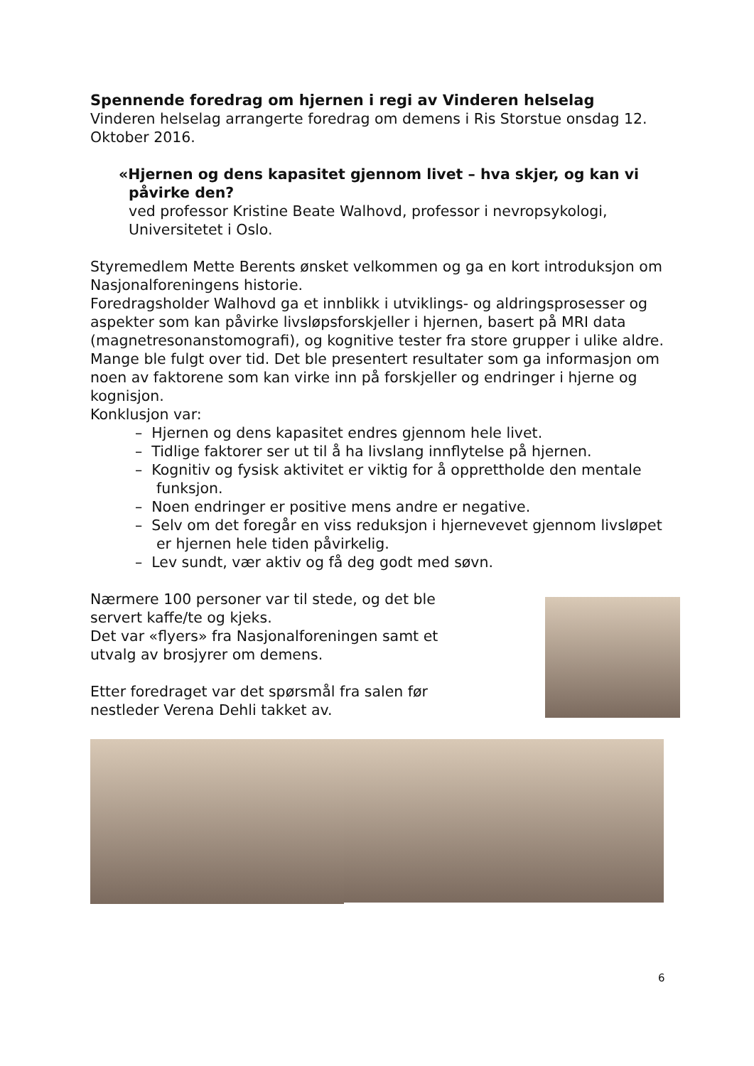Spennende foredrag om hjernen i regi av Vinderen helselag
Vinderen helselag arrangerte foredrag om demens i Ris Storstue onsdag 12. Oktober 2016.
«Hjernen og dens kapasitet gjennom livet – hva skjer, og kan vi påvirke den?
ved professor Kristine Beate Walhovd, professor i nevropsykologi, Universitetet i Oslo.
Styremedlem Mette Berents ønsket velkommen og ga en kort introduksjon om Nasjonalforeningens historie.
Foredragsholder Walhovd ga et innblikk i utviklings- og aldringsprosesser og aspekter som kan påvirke livsløpsforskjeller i hjernen, basert på MRI data (magnetresonanstomografi), og kognitive tester fra store grupper i ulike aldre. Mange ble fulgt over tid. Det ble presentert resultater som ga informasjon om noen av faktorene som kan virke inn på forskjeller og endringer i hjerne og kognisjon.
Konklusjon var:
– Hjernen og dens kapasitet endres gjennom hele livet.
– Tidlige faktorer ser ut til å ha livslang innflytelse på hjernen.
– Kognitiv og fysisk aktivitet er viktig for å opprettholde den mentale funksjon.
– Noen endringer er positive mens andre er negative.
– Selv om det foregår en viss reduksjon i hjernevevet gjennom livsløpet er hjernen hele tiden påvirkelig.
– Lev sundt, vær aktiv og få deg godt med søvn.
Nærmere 100 personer var til stede, og det ble servert kaffe/te og kjeks.
Det var «flyers» fra Nasjonalforeningen samt et utvalg av brosjyrer om demens.
Etter foredraget var det spørsmål fra salen før nestleder Verena Dehli takket av.
6